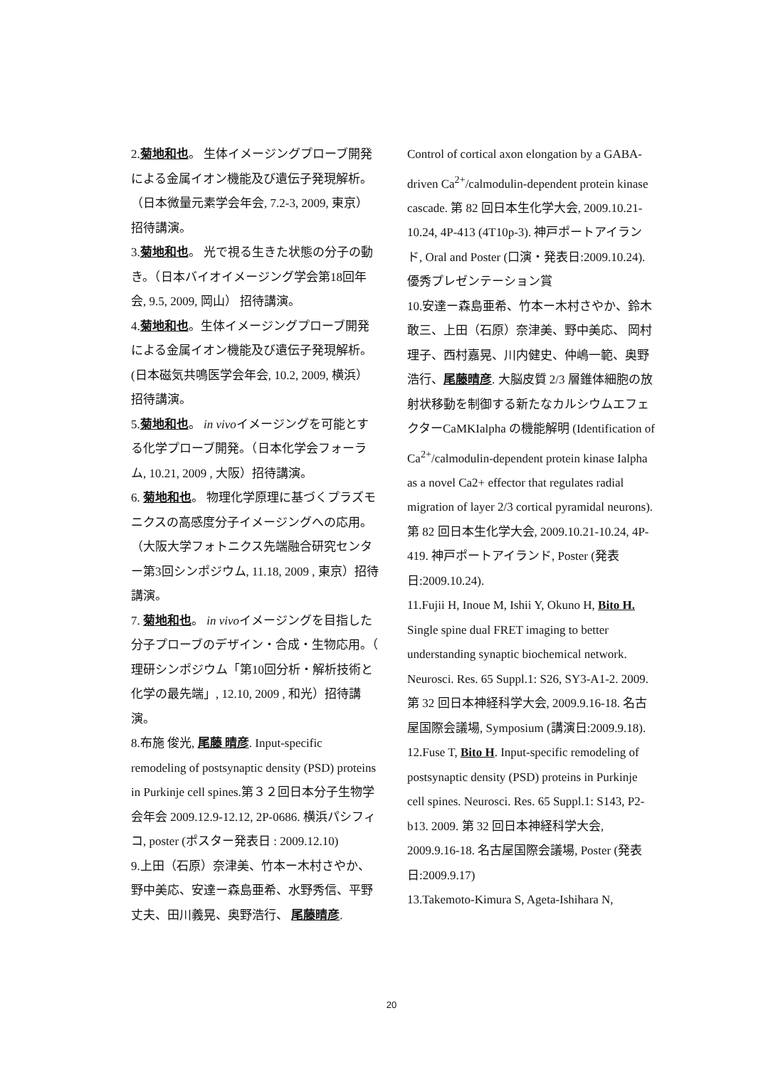2.菊地和也。 生体イメージングプローブ開発による金属イオン機能及び遺伝子発現解析。（日本微量元素学会年会, 7.2-3, 2009, 東京）招待講演。
3.菊地和也。 光で視る生きた状態の分子の動き。（日本バイオイメージング学会第18回年会, 9.5, 2009, 岡山） 招待講演。
4.菊地和也。生体イメージングプローブ開発による金属イオン機能及び遺伝子発現解析。(日本磁気共鳴医学会年会, 10.2, 2009, 横浜） 招待講演。
5.菊地和也。 in vivoイメージングを可能とする化学プローブ開発。（日本化学会フォーラム, 10.21, 2009 , 大阪）招待講演。
6. 菊地和也。 物理化学原理に基づくプラズモニクスの高感度分子イメージングへの応用。（大阪大学フォトニクス先端融合研究センター第3回シンポジウム, 11.18, 2009 , 東京）招待講演。
7. 菊地和也。 in vivoイメージングを目指した分子プローブのデザイン・合成・生物応用。（ 理研シンポジウム「第10回分析・解析技術と化学の最先端」, 12.10, 2009 , 和光）招待講演。
8.布施 俊光, 尾藤 晴彦. Input-specific remodeling of postsynaptic density (PSD) proteins in Purkinje cell spines.第３２回日本分子生物学会年会 2009.12.9-12.12, 2P-0686. 横浜パシフィコ, poster (ポスター発表日 : 2009.12.10)
9.上田（石原）奈津美、竹本ー木村さやか、野中美応、安達ー森島亜希、水野秀信、平野丈夫、田川義晃、奥野浩行、 尾藤晴彦.
Control of cortical axon elongation by a GABA-driven Ca<sup>2+</sup>/calmodulin-dependent protein kinase cascade. 第 82 回日本生化学大会, 2009.10.21-10.24, 4P-413 (4T10p-3). 神戸ポートアイランド, Oral and Poster (口演・発表日:2009.10.24).優秀プレゼンテーション賞
10.安達ー森島亜希、竹本ー木村さやか、鈴木敢三、上田（石原）奈津美、野中美応、 岡村理子、西村嘉晃、川内健史、仲嶋一範、奥野浩行、尾藤晴彦. 大脳皮質 2/3 層錐体細胞の放射状移動を制御する新たなカルシウムエフェクターCaMKIalpha の機能解明 (Identification of Ca<sup>2+</sup>/calmodulin-dependent protein kinase Ialpha as a novel Ca2+ effector that regulates radial migration of layer 2/3 cortical pyramidal neurons). 第 82 回日本生化学大会, 2009.10.21-10.24, 4P-419. 神戸ポートアイランド, Poster (発表日:2009.10.24).
11.Fujii H, Inoue M, Ishii Y, Okuno H, Bito H. Single spine dual FRET imaging to better understanding synaptic biochemical network. Neurosci. Res. 65 Suppl.1: S26, SY3-A1-2. 2009. 第 32 回日本神経科学大会, 2009.9.16-18. 名古屋国際会議場, Symposium (講演日:2009.9.18).
12.Fuse T, Bito H. Input-specific remodeling of postsynaptic density (PSD) proteins in Purkinje cell spines. Neurosci. Res. 65 Suppl.1: S143, P2-b13. 2009. 第 32 回日本神経科学大会, 2009.9.16-18. 名古屋国際会議場, Poster (発表日:2009.9.17)
13.Takemoto-Kimura S, Ageta-Ishihara N,
20